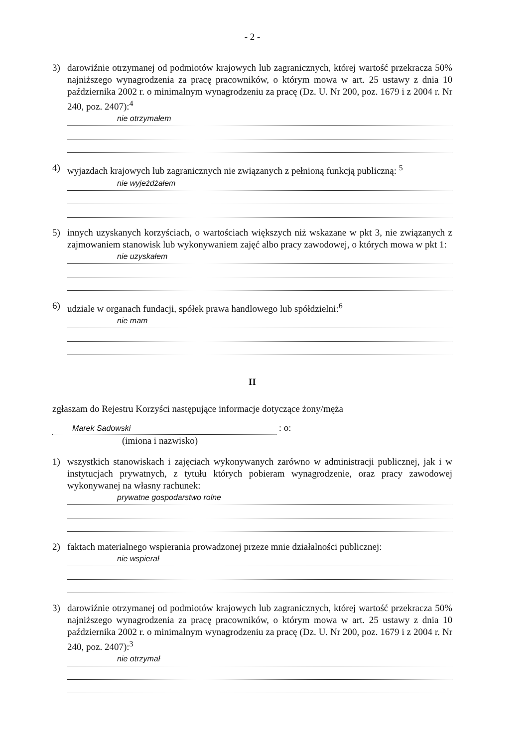- 2 -
3) darowiźnie otrzymanej od podmiotów krajowych lub zagranicznych, której wartość przekracza 50% najniższego wynagrodzenia za pracę pracowników, o którym mowa w art. 25 ustawy z dnia 10 października 2002 r. o minimalnym wynagrodzeniu za pracę (Dz. U. Nr 200, poz. 1679 i z 2004 r. Nr 240, poz. 2407):<sup>4</sup>
nie otrzymałem
4) wyjazdach krajowych lub zagranicznych nie związanych z pełnioną funkcją publiczną: <sup>5</sup>
nie wyjeżdżałem
5) innych uzyskanych korzyściach, o wartościach większych niż wskazane w pkt 3, nie związanych z zajmowaniem stanowisk lub wykonywaniem zajęć albo pracy zawodowej, o których mowa w pkt 1:
nie uzyskałem
6) udziale w organach fundacji, spółek prawa handlowego lub spółdzielni:<sup>6</sup>
nie mam
II
zgłaszam do Rejestru Korzyści następujące informacje dotyczące żony/męża
Marek Sadowski : o:
(imiona i nazwisko)
1) wszystkich stanowiskach i zajęciach wykonywanych zarówno w administracji publicznej, jak i w instytucjach prywatnych, z tytułu których pobieram wynagrodzenie, oraz pracy zawodowej wykonywanej na własny rachunek:
prywatne gospodarstwo rolne
2) faktach materialnego wspierania prowadzonej przeze mnie działalności publicznej:
nie wspierał
3) darowiźnie otrzymanej od podmiotów krajowych lub zagranicznych, której wartość przekracza 50% najniższego wynagrodzenia za pracę pracowników, o którym mowa w art. 25 ustawy z dnia 10 października 2002 r. o minimalnym wynagrodzeniu za pracę (Dz. U. Nr 200, poz. 1679 i z 2004 r. Nr 240, poz. 2407):<sup>3</sup>
nie otrzymał